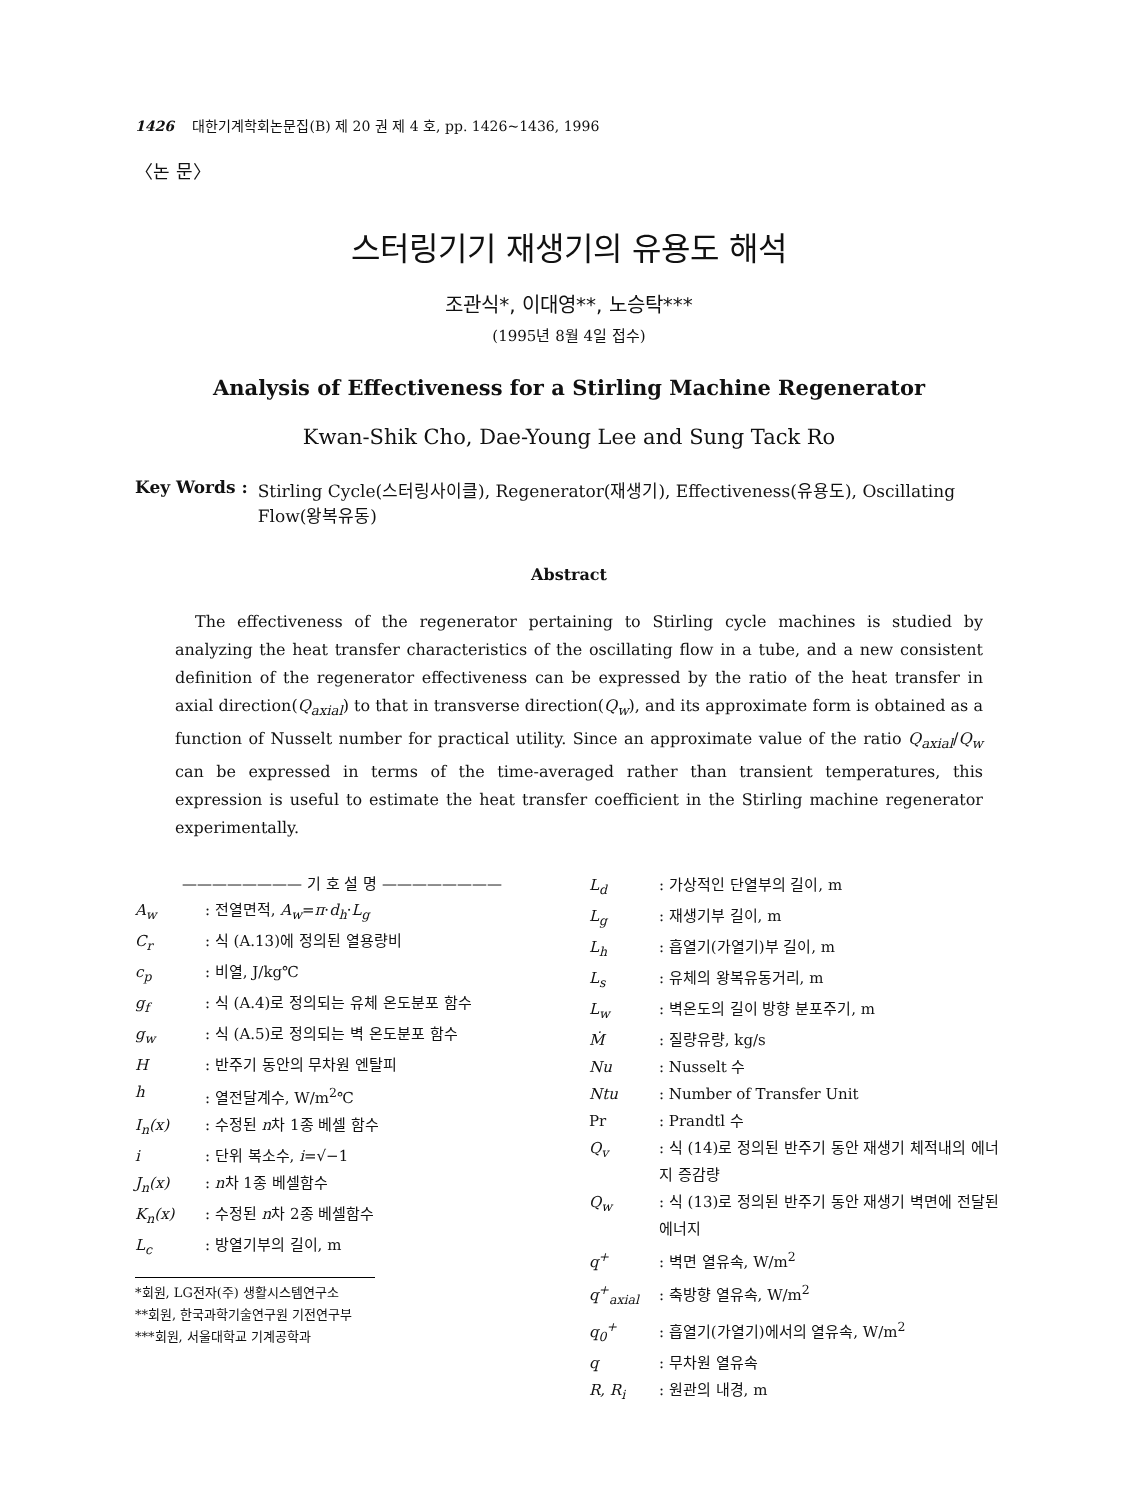1426 대한기계학회논문집(B) 제 20 권 제 4 호, pp. 1426~1436, 1996
〈논 문〉
스터링기기 재생기의 유용도 해석
조관식*, 이대영**, 노승탁***
(1995년 8월 4일 접수)
Analysis of Effectiveness for a Stirling Machine Regenerator
Kwan-Shik Cho, Dae-Young Lee and Sung Tack Ro
Key Words : Stirling Cycle(스터링사이클), Regenerator(재생기), Effectiveness(유용도), Oscillating Flow(왕복유동)
Abstract
The effectiveness of the regenerator pertaining to Stirling cycle machines is studied by analyzing the heat transfer characteristics of the oscillating flow in a tube, and a new consistent definition of the regenerator effectiveness can be expressed by the ratio of the heat transfer in axial direction(Q<sub>axial</sub>) to that in transverse direction(Q<sub>w</sub>), and its approximate form is obtained as a function of Nusselt number for practical utility. Since an approximate value of the ratio Q<sub>axial</sub>/Q<sub>w</sub> can be expressed in terms of the time-averaged rather than transient temperatures, this expression is useful to estimate the heat transfer coefficient in the Stirling machine regenerator experimentally.
———————— 기 호 설 명 ————————
A<sub>w</sub>: 전열면적, A<sub>w</sub>=π·d<sub>h</sub>·L<sub>g</sub>
C<sub>r</sub>: 식 (A.13)에 정의된 열용량비
c<sub>p</sub>: 비열, J/kg℃
g<sub>f</sub>: 식 (A.4)로 정의되는 유체 온도분포 함수
g<sub>w</sub>: 식 (A.5)로 정의되는 벽 온도분포 함수
H: 반주기 동안의 무차원 엔탈피
h: 열전달계수, W/m<sup>2</sup>℃
I<sub>n</sub>(x): 수정된 n차 1종 베셀 함수
i: 단위 복소수, i=√−1
J<sub>n</sub>(x): n차 1종 베셀함수
K<sub>n</sub>(x): 수정된 n차 2종 베셀함수
L<sub>c</sub>: 방열기부의 길이, m
*회원, LG전자(주) 생활시스템연구소
**회원, 한국과학기술연구원 기전연구부
***회원, 서울대학교 기계공학과
L<sub>d</sub>: 가상적인 단열부의 길이, m
L<sub>g</sub>: 재생기부 길이, m
L<sub>h</sub>: 흡열기(가열기)부 길이, m
L<sub>s</sub>: 유체의 왕복유동거리, m
L<sub>w</sub>: 벽온도의 길이 방향 분포주기, m
Ṁ: 질량유량, kg/s
Nu: Nusselt 수
Ntu: Number of Transfer Unit
Pr: Prandtl 수
Q<sub>v</sub>: 식 (14)로 정의된 반주기 동안 재생기 체적내의 에너지 증감량
Q<sub>w</sub>: 식 (13)로 정의된 반주기 동안 재생기 벽면에 전달된 에너지
q<sup>+</sup>: 벽면 열유속, W/m<sup>2</sup>
q<sup>+</sup><sub>axial</sub>: 축방향 열유속, W/m<sup>2</sup>
q<sub>0</sub><sup>+</sup>: 흡열기(가열기)에서의 열유속, W/m<sup>2</sup>
q: 무차원 열유속
R, R<sub>i</sub>: 원관의 내경, m